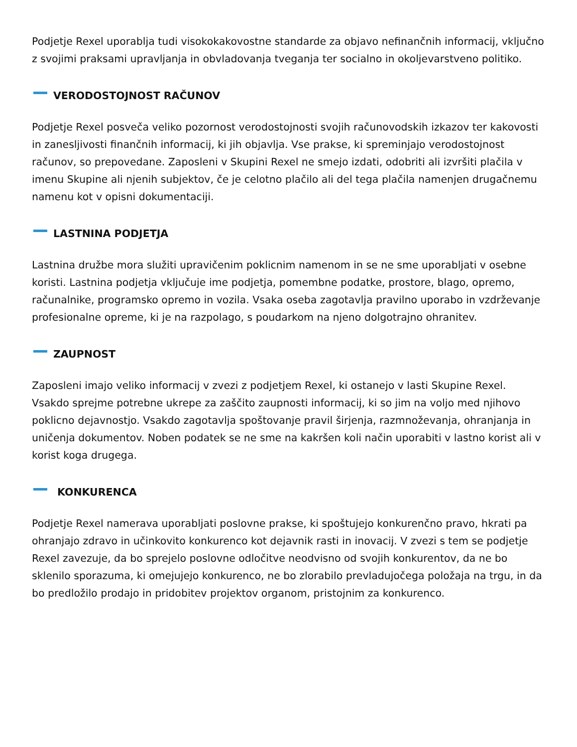Podjetje Rexel uporablja tudi visokokakovostne standarde za objavo nefinančnih informacij, vključno z svojimi praksami upravljanja in obvladovanja tveganja ter socialno in okoljevarstveno politiko.
VERODOSTOJNOST RAČUNOV
Podjetje Rexel posveča veliko pozornost verodostojnosti svojih računovodskih izkazov ter kakovosti in zanesljivosti finančnih informacij, ki jih objavlja. Vse prakse, ki spreminjajo verodostojnost računov, so prepovedane. Zaposleni v Skupini Rexel ne smejo izdati, odobriti ali izvršiti plačila v imenu Skupine ali njenih subjektov, če je celotno plačilo ali del tega plačila namenjen drugačnemu namenu kot v opisni dokumentaciji.
LASTNINA PODJETJA
Lastnina družbe mora služiti upravičenim poklicnim namenom in se ne sme uporabljati v osebne koristi. Lastnina podjetja vključuje ime podjetja, pomembne podatke, prostore, blago, opremo, računalnike, programsko opremo in vozila. Vsaka oseba zagotavlja pravilno uporabo in vzdrževanje profesionalne opreme, ki je na razpolago, s poudarkom na njeno dolgotrajno ohranitev.
ZAUPNOST
Zaposleni imajo veliko informacij v zvezi z podjetjem Rexel, ki ostanejo v lasti Skupine Rexel. Vsakdo sprejme potrebne ukrepe za zaščito zaupnosti informacij, ki so jim na voljo med njihovo poklicno dejavnostjo. Vsakdo zagotavlja spoštovanje pravil širjenja, razmnoževanja, ohranjanja in uničenja dokumentov. Noben podatek se ne sme na kakršen koli način uporabiti v lastno korist ali v korist koga drugega.
KONKURENCA
Podjetje Rexel namerava uporabljati poslovne prakse, ki spoštujejo konkurenčno pravo, hkrati pa ohranjajo zdravo in učinkovito konkurenco kot dejavnik rasti in inovacij. V zvezi s tem se podjetje Rexel zavezuje, da bo sprejelo poslovne odločitve neodvisno od svojih konkurentov, da ne bo sklenilo sporazuma, ki omejujejo konkurenco, ne bo zlorabilo prevladujočega položaja na trgu, in da bo predložilo prodajo in pridobitev projektov organom, pristojnim za konkurenco.